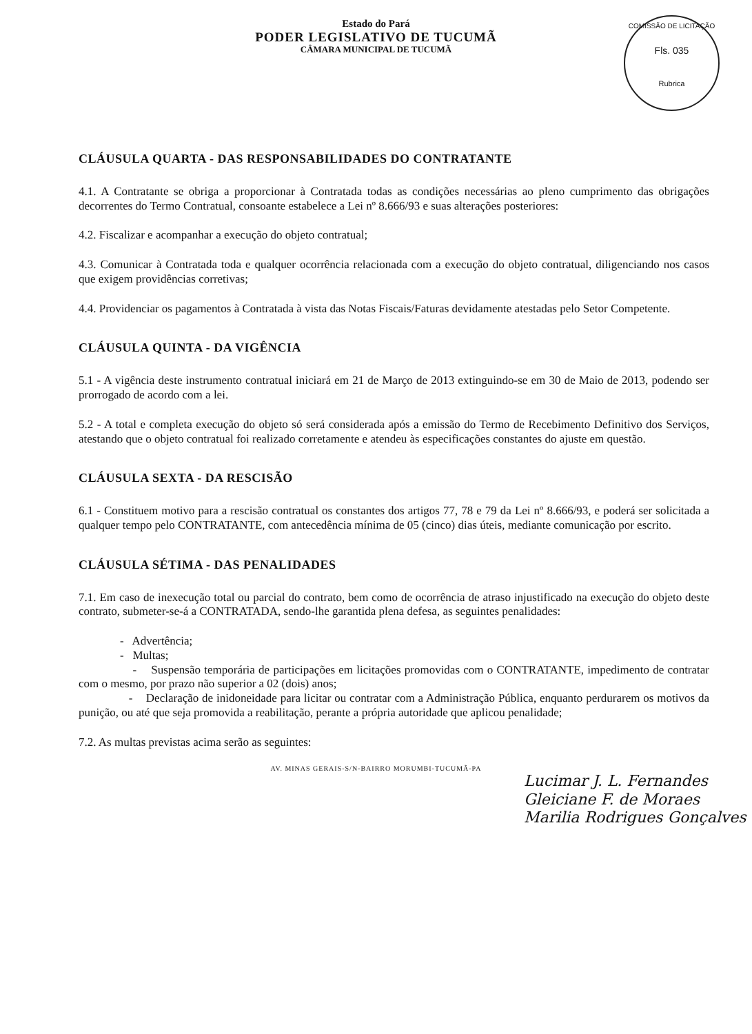Estado do Pará
PODER LEGISLATIVO DE TUCUMÃ
CÂMARA MUNICIPAL DE TUCUMÃ
COMISSÃO DE LICITAÇÃO
Fls. 035
Rubrica
CLÁUSULA QUARTA - DAS RESPONSABILIDADES DO CONTRATANTE
4.1. A Contratante se obriga a proporcionar à Contratada todas as condições necessárias ao pleno cumprimento das obrigações decorrentes do Termo Contratual, consoante estabelece a Lei nº 8.666/93 e suas alterações posteriores:
4.2. Fiscalizar e acompanhar a execução do objeto contratual;
4.3. Comunicar à Contratada toda e qualquer ocorrência relacionada com a execução do objeto contratual, diligenciando nos casos que exigem providências corretivas;
4.4. Providenciar os pagamentos à Contratada à vista das Notas Fiscais/Faturas devidamente atestadas pelo Setor Competente.
CLÁUSULA QUINTA - DA VIGÊNCIA
5.1 - A vigência deste instrumento contratual iniciará em 21 de Março de 2013 extinguindo-se em 30 de Maio de 2013, podendo ser prorrogado de acordo com a lei.
5.2 - A total e completa execução do objeto só será considerada após a emissão do Termo de Recebimento Definitivo dos Serviços, atestando que o objeto contratual foi realizado corretamente e atendeu às especificações constantes do ajuste em questão.
CLÁUSULA SEXTA - DA RESCISÃO
6.1 - Constituem motivo para a rescisão contratual os constantes dos artigos 77, 78 e 79 da Lei nº 8.666/93, e poderá ser solicitada a qualquer tempo pelo CONTRATANTE, com antecedência mínima de 05 (cinco) dias úteis, mediante comunicação por escrito.
CLÁUSULA SÉTIMA - DAS PENALIDADES
7.1. Em caso de inexecução total ou parcial do contrato, bem como de ocorrência de atraso injustificado na execução do objeto deste contrato, submeter-se-á a CONTRATADA, sendo-lhe garantida plena defesa, as seguintes penalidades:
- Advertência;
- Multas;
- Suspensão temporária de participações em licitações promovidas com o CONTRATANTE, impedimento de contratar com o mesmo, por prazo não superior a 02 (dois) anos;
- Declaração de inidoneidade para licitar ou contratar com a Administração Pública, enquanto perdurarem os motivos da punição, ou até que seja promovida a reabilitação, perante a própria autoridade que aplicou penalidade;
7.2. As multas previstas acima serão as seguintes:
AV. MINAS GERAIS-S/N-BAIRRO MORUMBI-TUCUMÃ-PA
Lucimar J. L. Fernandes
Gleiciane F. de Moraes
Marilia Rodrigues Gonçalves